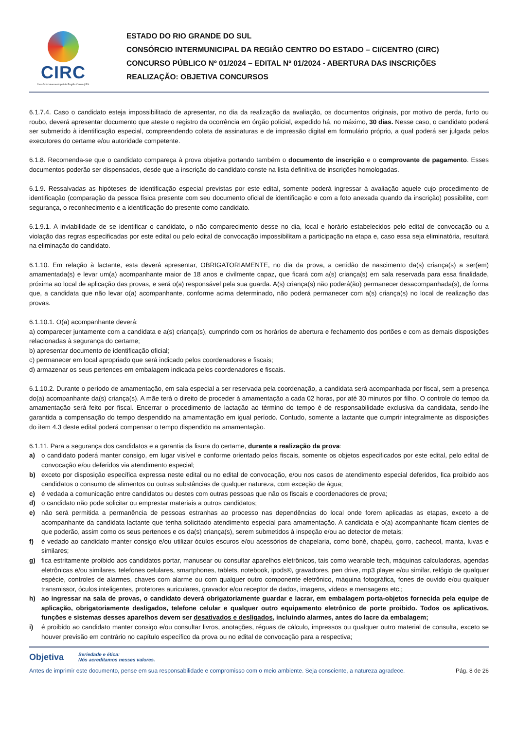CIRC
Consórcio Intermunicipal da Região Centro | RS.
ESTADO DO RIO GRANDE DO SUL
CONSÓRCIO INTERMUNICIPAL DA REGIÃO CENTRO DO ESTADO – CI/CENTRO (CIRC)
CONCURSO PÚBLICO Nº 01/2024 – EDITAL Nº 01/2024 - ABERTURA DAS INSCRIÇÕES
REALIZAÇÃO: OBJETIVA CONCURSOS
6.1.7.4. Caso o candidato esteja impossibilitado de apresentar, no dia da realização da avaliação, os documentos originais, por motivo de perda, furto ou roubo, deverá apresentar documento que ateste o registro da ocorrência em órgão policial, expedido há, no máximo, 30 dias. Nesse caso, o candidato poderá ser submetido à identificação especial, compreendendo coleta de assinaturas e de impressão digital em formulário próprio, a qual poderá ser julgada pelos executores do certame e/ou autoridade competente.
6.1.8. Recomenda-se que o candidato compareça à prova objetiva portando também o documento de inscrição e o comprovante de pagamento. Esses documentos poderão ser dispensados, desde que a inscrição do candidato conste na lista definitiva de inscrições homologadas.
6.1.9. Ressalvadas as hipóteses de identificação especial previstas por este edital, somente poderá ingressar à avaliação aquele cujo procedimento de identificação (comparação da pessoa física presente com seu documento oficial de identificação e com a foto anexada quando da inscrição) possibilite, com segurança, o reconhecimento e a identificação do presente como candidato.
6.1.9.1. A inviabilidade de se identificar o candidato, o não comparecimento desse no dia, local e horário estabelecidos pelo edital de convocação ou a violação das regras especificadas por este edital ou pelo edital de convocação impossibilitam a participação na etapa e, caso essa seja eliminatória, resultará na eliminação do candidato.
6.1.10. Em relação à lactante, esta deverá apresentar, OBRIGATORIAMENTE, no dia da prova, a certidão de nascimento da(s) criança(s) a ser(em) amamentada(s) e levar um(a) acompanhante maior de 18 anos e civilmente capaz, que ficará com a(s) criança(s) em sala reservada para essa finalidade, próxima ao local de aplicação das provas, e será o(a) responsável pela sua guarda. A(s) criança(s) não poderá(ão) permanecer desacompanhada(s), de forma que, a candidata que não levar o(a) acompanhante, conforme acima determinado, não poderá permanecer com a(s) criança(s) no local de realização das provas.
6.1.10.1. O(a) acompanhante deverá:
a) comparecer juntamente com a candidata e a(s) criança(s), cumprindo com os horários de abertura e fechamento dos portões e com as demais disposições relacionadas à segurança do certame;
b) apresentar documento de identificação oficial;
c) permanecer em local apropriado que será indicado pelos coordenadores e fiscais;
d) armazenar os seus pertences em embalagem indicada pelos coordenadores e fiscais.
6.1.10.2. Durante o período de amamentação, em sala especial a ser reservada pela coordenação, a candidata será acompanhada por fiscal, sem a presença do(a) acompanhante da(s) criança(s). A mãe terá o direito de proceder à amamentação a cada 02 horas, por até 30 minutos por filho. O controle do tempo da amamentação será feito por fiscal. Encerrar o procedimento de lactação ao término do tempo é de responsabilidade exclusiva da candidata, sendo-lhe garantida a compensação do tempo despendido na amamentação em igual período. Contudo, somente a lactante que cumprir integralmente as disposições do item 4.3 deste edital poderá compensar o tempo dispendido na amamentação.
6.1.11. Para a segurança dos candidatos e a garantia da lisura do certame, durante a realização da prova:
a) o candidato poderá manter consigo, em lugar visível e conforme orientado pelos fiscais, somente os objetos especificados por este edital, pelo edital de convocação e/ou deferidos via atendimento especial;
b) exceto por disposição específica expressa neste edital ou no edital de convocação, e/ou nos casos de atendimento especial deferidos, fica proibido aos candidatos o consumo de alimentos ou outras substâncias de qualquer natureza, com exceção de água;
c) é vedada a comunicação entre candidatos ou destes com outras pessoas que não os fiscais e coordenadores de prova;
d) o candidato não pode solicitar ou emprestar materiais a outros candidatos;
e) não será permitida a permanência de pessoas estranhas ao processo nas dependências do local onde forem aplicadas as etapas, exceto a de acompanhante da candidata lactante que tenha solicitado atendimento especial para amamentação. A candidata e o(a) acompanhante ficam cientes de que poderão, assim como os seus pertences e os da(s) criança(s), serem submetidos à inspeção e/ou ao detector de metais;
f) é vedado ao candidato manter consigo e/ou utilizar óculos escuros e/ou acessórios de chapelaria, como boné, chapéu, gorro, cachecol, manta, luvas e similares;
g) fica estritamente proibido aos candidatos portar, manusear ou consultar aparelhos eletrônicos, tais como wearable tech, máquinas calculadoras, agendas eletrônicas e/ou similares, telefones celulares, smartphones, tablets, notebook, ipods®, gravadores, pen drive, mp3 player e/ou similar, relógio de qualquer espécie, controles de alarmes, chaves com alarme ou com qualquer outro componente eletrônico, máquina fotográfica, fones de ouvido e/ou qualquer transmissor, óculos inteligentes, protetores auriculares, gravador e/ou receptor de dados, imagens, vídeos e mensagens etc.;
h) ao ingressar na sala de provas, o candidato deverá obrigatoriamente guardar e lacrar, em embalagem porta-objetos fornecida pela equipe de aplicação, obrigatoriamente desligados, telefone celular e qualquer outro equipamento eletrônico de porte proibido. Todos os aplicativos, funções e sistemas desses aparelhos devem ser desativados e desligados, incluindo alarmes, antes do lacre da embalagem;
i) é proibido ao candidato manter consigo e/ou consultar livros, anotações, réguas de cálculo, impressos ou qualquer outro material de consulta, exceto se houver previsão em contrário no capítulo específico da prova ou no edital de convocação para a respectiva;
Objetiva Seriedade e ética:
Nós acreditamos nesses valores.
Antes de imprimir este documento, pense em sua responsabilidade e compromisso com o meio ambiente. Seja consciente, a natureza agradece. Pág. 8 de 26